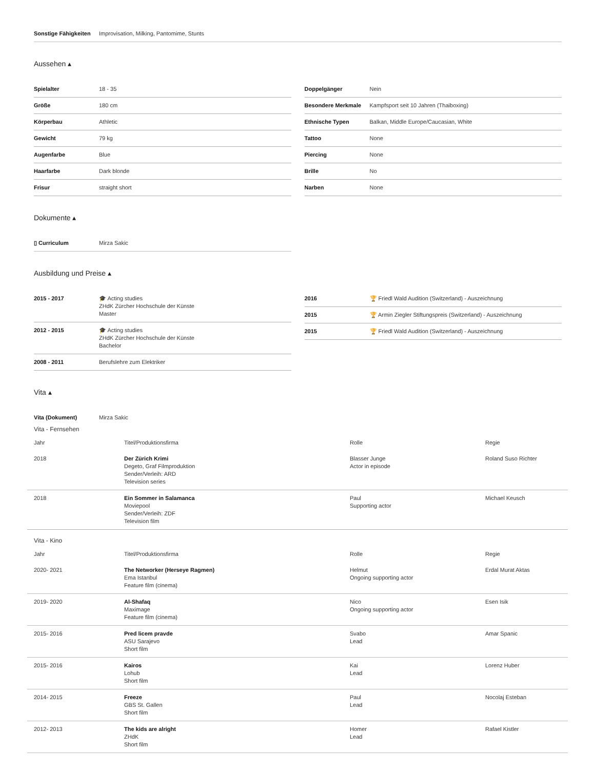| Sonstige Fähigkeiten | Improvisation, Milking, Pantomime, Stunts |
Aussehen ▴
| Spielalter | 18 - 35 |
| Größe | 180 cm |
| Körperbau | Athletic |
| Gewicht | 79 kg |
| Augenfarbe | Blue |
| Haarfarbe | Dark blonde |
| Frisur | straight short |
| Doppelgänger | Nein |
| Besondere Merkmale | Kampfsport seit 10 Jahren (Thaiboxing) |
| Ethnische Typen | Balkan, Middle Europe/Caucasian, White |
| Tattoo | None |
| Piercing | None |
| Brille | No |
| Narben | None |
Dokumente ▴
| ▯ Curriculum | Mirza Sakic |
Ausbildung und Preise ▴
| 2015 - 2017 | 🎓 Acting studies ZHdK Zürcher Hochschule der Künste Master |
| 2012 - 2015 | 🎓 Acting studies ZHdK Zürcher Hochschule der Künste Bachelor |
| 2008 - 2011 | Berufslehre zum Elektriker |
| 2016 | 🏆 Friedl Wald Audition (Switzerland) - Auszeichnung |
| 2015 | 🏆 Armin Ziegler Stiftungspreis (Switzerland) - Auszeichnung |
| 2015 | 🏆 Friedl Wald Audition (Switzerland) - Auszeichnung |
Vita ▴
| Vita (Dokument) | Mirza Sakic |
Vita - Fernsehen
| Jahr | Titel/Produktionsfirma | Rolle | Regie |
| 2018 | Der Zürich Krimi Degeto, Graf Filmproduktion Sender/Verleih: ARD Television series | Blasser Junge Actor in episode | Roland Suso Richter |
| 2018 | Ein Sommer in Salamanca Moviepool Sender/Verleih: ZDF Television film | Paul Supporting actor | Michael Keusch |
Vita - Kino
| Jahr | Titel/Produktionsfirma | Rolle | Regie |
| 2020- 2021 | The Networker (Herseye Ragmen) Ema Istanbul Feature film (cinema) | Helmut Ongoing supporting actor | Erdal Murat Aktas |
| 2019- 2020 | Al-Shafaq Maximage Feature film (cinema) | Nico Ongoing supporting actor | Esen Isik |
| 2015- 2016 | Pred licem pravde ASU Sarajevo Short film | Svabo Lead | Amar Spanic |
| 2015- 2016 | Kairos Lohub Short film | Kai Lead | Lorenz Huber |
| 2014- 2015 | Freeze GBS St. Gallen Short film | Paul Lead | Nocolaj Esteban |
| 2012- 2013 | The kids are alright ZHdK Short film | Homer Lead | Rafael Kistler |